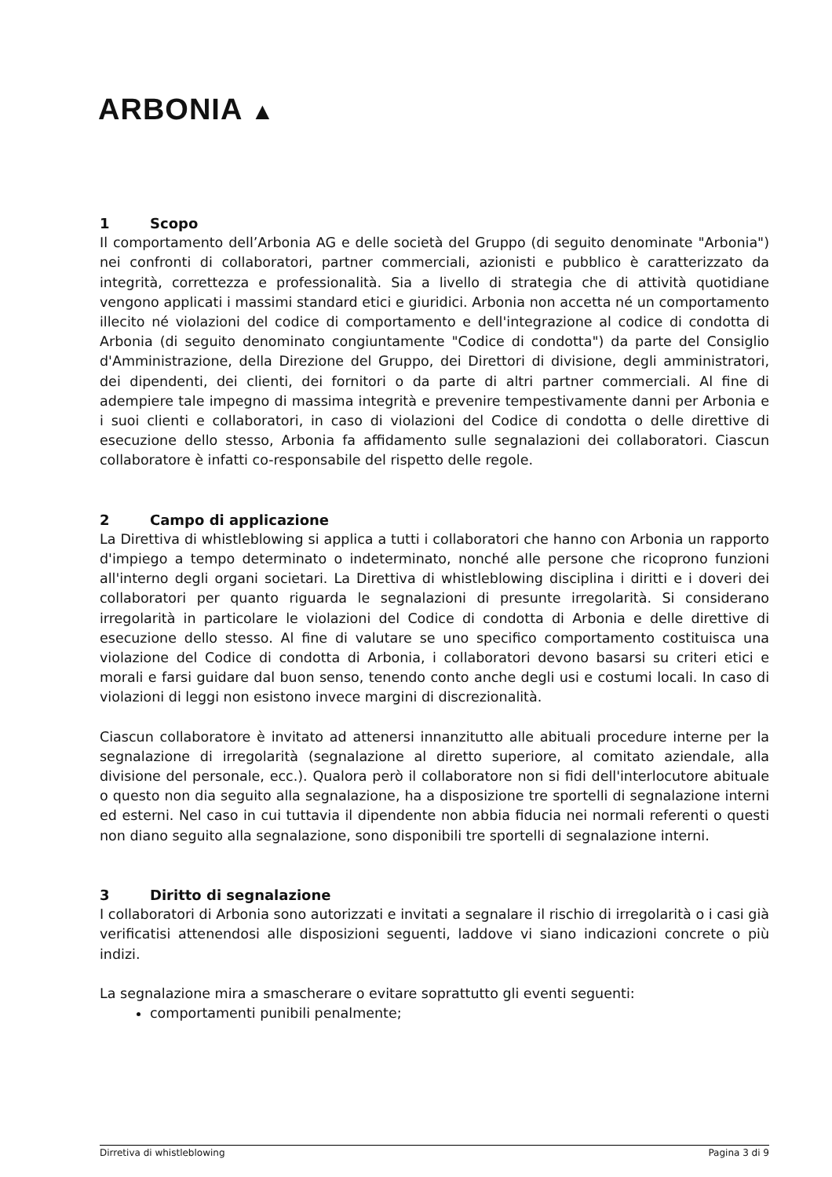ARBONIA ▲
1 Scopo
Il comportamento dell’Arbonia AG e delle società del Gruppo (di seguito denominate "Arbonia") nei confronti di collaboratori, partner commerciali, azionisti e pubblico è caratterizzato da integrità, correttezza e professionalità. Sia a livello di strategia che di attività quotidiane vengono applicati i massimi standard etici e giuridici. Arbonia non accetta né un comportamento illecito né violazioni del codice di comportamento e dell'integrazione al codice di condotta di Arbonia (di seguito denominato congiuntamente "Codice di condotta") da parte del Consiglio d'Amministrazione, della Direzione del Gruppo, dei Direttori di divisione, degli amministratori, dei dipendenti, dei clienti, dei fornitori o da parte di altri partner commerciali. Al fine di adempiere tale impegno di massima integrità e prevenire tempestivamente danni per Arbonia e i suoi clienti e collaboratori, in caso di violazioni del Codice di condotta o delle direttive di esecuzione dello stesso, Arbonia fa affidamento sulle segnalazioni dei collaboratori. Ciascun collaboratore è infatti co-responsabile del rispetto delle regole.
2 Campo di applicazione
La Direttiva di whistleblowing si applica a tutti i collaboratori che hanno con Arbonia un rapporto d'impiego a tempo determinato o indeterminato, nonché alle persone che ricoprono funzioni all'interno degli organi societari. La Direttiva di whistleblowing disciplina i diritti e i doveri dei collaboratori per quanto riguarda le segnalazioni di presunte irregolarità. Si considerano irregolarità in particolare le violazioni del Codice di condotta di Arbonia e delle direttive di esecuzione dello stesso. Al fine di valutare se uno specifico comportamento costituisca una violazione del Codice di condotta di Arbonia, i collaboratori devono basarsi su criteri etici e morali e farsi guidare dal buon senso, tenendo conto anche degli usi e costumi locali. In caso di violazioni di leggi non esistono invece margini di discrezionalità.
Ciascun collaboratore è invitato ad attenersi innanzitutto alle abituali procedure interne per la segnalazione di irregolarità (segnalazione al diretto superiore, al comitato aziendale, alla divisione del personale, ecc.). Qualora però il collaboratore non si fidi dell'interlocutore abituale o questo non dia seguito alla segnalazione, ha a disposizione tre sportelli di segnalazione interni ed esterni. Nel caso in cui tuttavia il dipendente non abbia fiducia nei normali referenti o questi non diano seguito alla segnalazione, sono disponibili tre sportelli di segnalazione interni.
3 Diritto di segnalazione
I collaboratori di Arbonia sono autorizzati e invitati a segnalare il rischio di irregolarità o i casi già verificatisi attenendosi alle disposizioni seguenti, laddove vi siano indicazioni concrete o più indizi.
La segnalazione mira a smascherare o evitare soprattutto gli eventi seguenti:
comportamenti punibili penalmente;
Dirretiva di whistleblowing Pagina 3 di 9